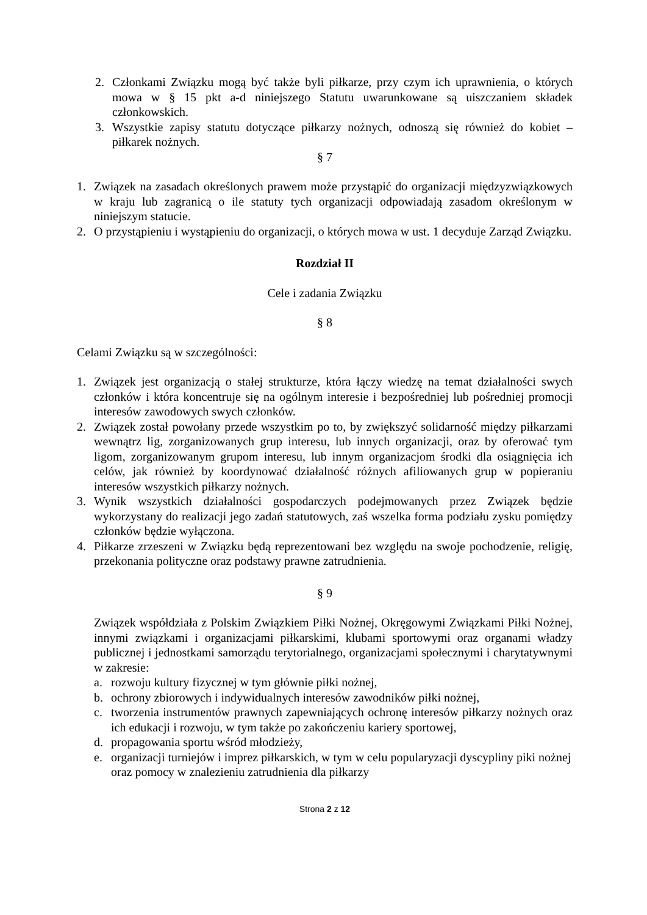2. Członkami Związku mogą być także byli piłkarze, przy czym ich uprawnienia, o których mowa w § 15 pkt a-d niniejszego Statutu uwarunkowane są uiszczaniem składek członkowskich.
3. Wszystkie zapisy statutu dotyczące piłkarzy nożnych, odnoszą się również do kobiet – piłkarek nożnych.
§ 7
1. Związek na zasadach określonych prawem może przystąpić do organizacji międzyzwiązkowych w kraju lub zagranicą o ile statuty tych organizacji odpowiadają zasadom określonym w niniejszym statucie.
2. O przystąpieniu i wystąpieniu do organizacji, o których mowa w ust. 1 decyduje Zarząd Związku.
Rozdział II
Cele i zadania Związku
§ 8
Celami Związku są w szczególności:
1. Związek jest organizacją o stałej strukturze, która łączy wiedzę na temat działalności swych członków i która koncentruje się na ogólnym interesie i bezpośredniej lub pośredniej promocji interesów zawodowych swych członków.
2. Związek został powołany przede wszystkim po to, by zwiększyć solidarność między piłkarzami wewnątrz lig, zorganizowanych grup interesu, lub innych organizacji, oraz by oferować tym ligom, zorganizowanym grupom interesu, lub innym organizacjom środki dla osiągnięcia ich celów, jak również by koordynować działalność różnych afiliowanych grup w popieraniu interesów wszystkich piłkarzy nożnych.
3. Wynik wszystkich działalności gospodarczych podejmowanych przez Związek będzie wykorzystany do realizacji jego zadań statutowych, zaś wszelka forma podziału zysku pomiędzy członków będzie wyłączona.
4. Piłkarze zrzeszeni w Związku będą reprezentowani bez względu na swoje pochodzenie, religię, przekonania polityczne oraz podstawy prawne zatrudnienia.
§ 9
Związek współdziała z Polskim Związkiem Piłki Nożnej, Okręgowymi Związkami Piłki Nożnej, innymi związkami i organizacjami piłkarskimi, klubami sportowymi oraz organami władzy publicznej i jednostkami samorządu terytorialnego, organizacjami społecznymi i charytatywnymi w zakresie:
a. rozwoju kultury fizycznej w tym głównie piłki nożnej,
b. ochrony zbiorowych i indywidualnych interesów zawodników piłki nożnej,
c. tworzenia instrumentów prawnych zapewniających ochronę interesów piłkarzy nożnych oraz ich edukacji i rozwoju, w tym także po zakończeniu kariery sportowej,
d. propagowania sportu wśród młodzieży,
e. organizacji turniejów i imprez piłkarskich, w tym w celu popularyzacji dyscypliny piki nożnej oraz pomocy w znalezieniu zatrudnienia dla piłkarzy
Strona 2 z 12